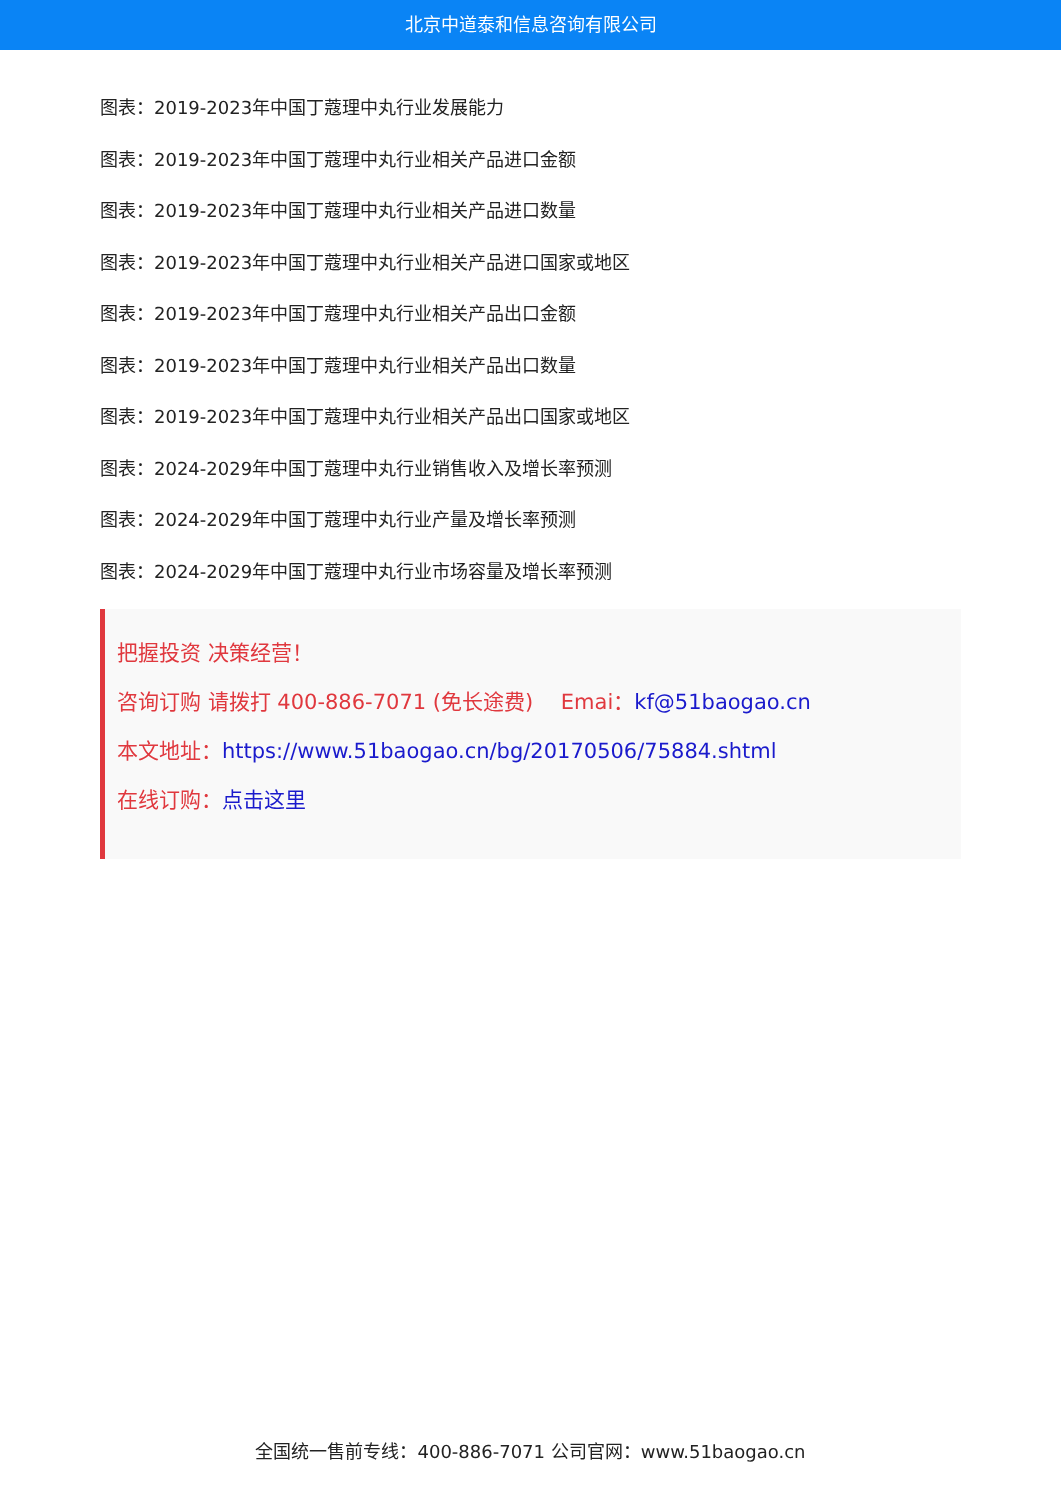北京中道泰和信息咨询有限公司
图表：2019-2023年中国丁蔻理中丸行业发展能力
图表：2019-2023年中国丁蔻理中丸行业相关产品进口金额
图表：2019-2023年中国丁蔻理中丸行业相关产品进口数量
图表：2019-2023年中国丁蔻理中丸行业相关产品进口国家或地区
图表：2019-2023年中国丁蔻理中丸行业相关产品出口金额
图表：2019-2023年中国丁蔻理中丸行业相关产品出口数量
图表：2019-2023年中国丁蔻理中丸行业相关产品出口国家或地区
图表：2024-2029年中国丁蔻理中丸行业销售收入及增长率预测
图表：2024-2029年中国丁蔻理中丸行业产量及增长率预测
图表：2024-2029年中国丁蔻理中丸行业市场容量及增长率预测
把握投资 决策经营！
咨询订购 请拨打 400-886-7071 (免长途费)　 Emai：kf@51baogao.cn
本文地址：https://www.51baogao.cn/bg/20170506/75884.shtml
在线订购：点击这里
全国统一售前专线：400-886-7071 公司官网：www.51baogao.cn